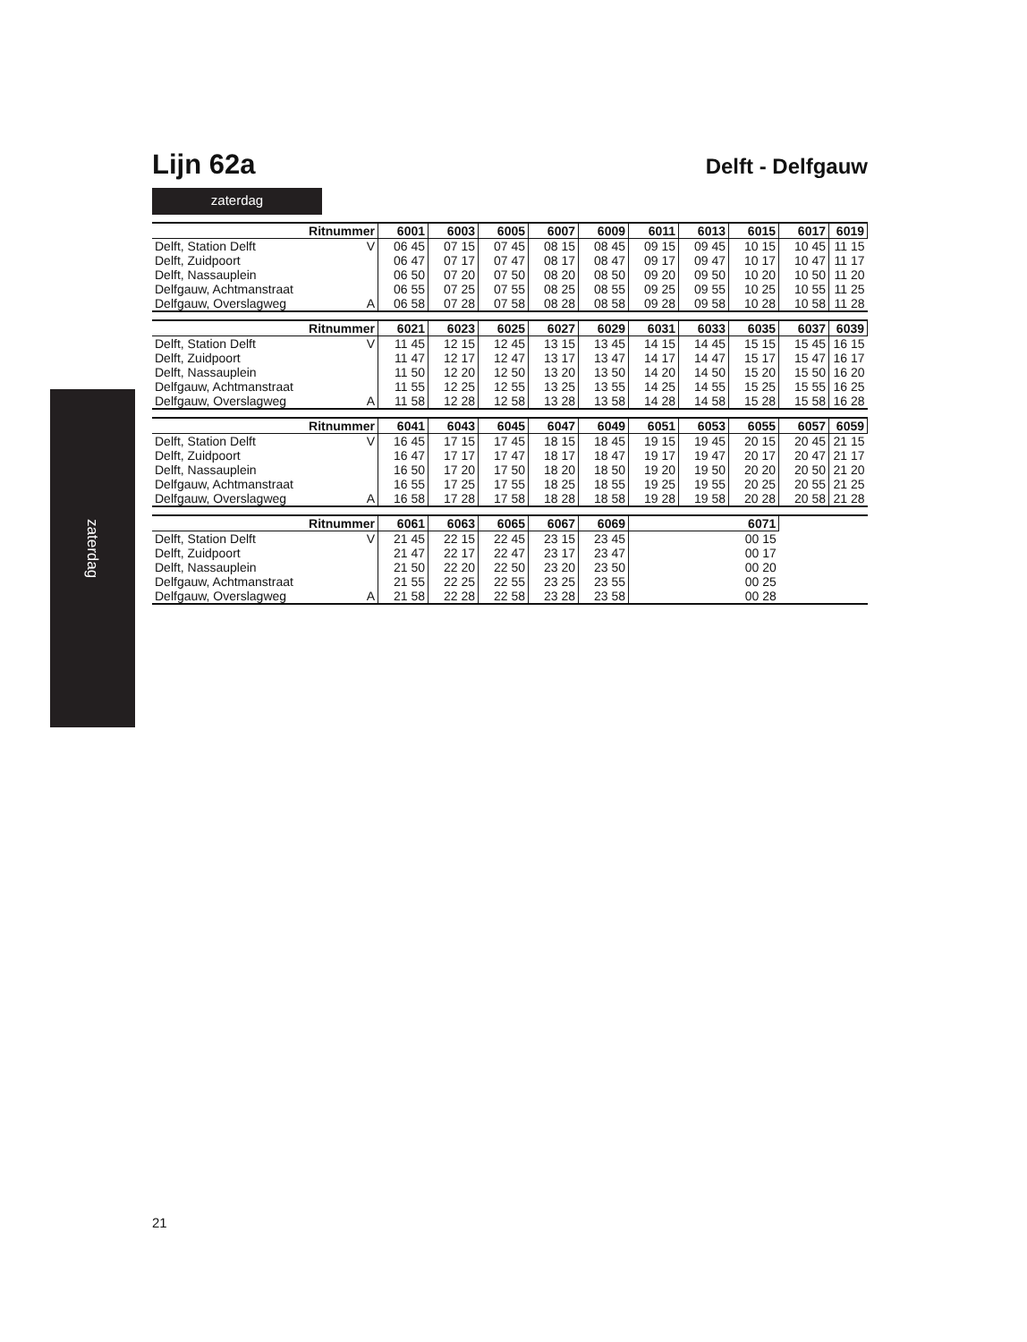zaterdag
Lijn 62a
Delft - Delfgauw
zaterdag
| Ritnummer | | 6001 | 6003 | 6005 | 6007 | 6009 | 6011 | 6013 | 6015 | 6017 | 6019 |
| --- | --- | --- | --- | --- | --- | --- | --- | --- | --- | --- | --- |
| Delft, Station Delft | V | 06 45 | 07 15 | 07 45 | 08 15 | 08 45 | 09 15 | 09 45 | 10 15 | 10 45 | 11 15 |
| Delft, Zuidpoort | | 06 47 | 07 17 | 07 47 | 08 17 | 08 47 | 09 17 | 09 47 | 10 17 | 10 47 | 11 17 |
| Delft, Nassauplein | | 06 50 | 07 20 | 07 50 | 08 20 | 08 50 | 09 20 | 09 50 | 10 20 | 10 50 | 11 20 |
| Delfgauw, Achtmanstraat | | 06 55 | 07 25 | 07 55 | 08 25 | 08 55 | 09 25 | 09 55 | 10 25 | 10 55 | 11 25 |
| Delfgauw, Overslagweg | A | 06 58 | 07 28 | 07 58 | 08 28 | 08 58 | 09 28 | 09 58 | 10 28 | 10 58 | 11 28 |
| Ritnummer | | 6021 | 6023 | 6025 | 6027 | 6029 | 6031 | 6033 | 6035 | 6037 | 6039 |
| --- | --- | --- | --- | --- | --- | --- | --- | --- | --- | --- | --- |
| Delft, Station Delft | V | 11 45 | 12 15 | 12 45 | 13 15 | 13 45 | 14 15 | 14 45 | 15 15 | 15 45 | 16 15 |
| Delft, Zuidpoort | | 11 47 | 12 17 | 12 47 | 13 17 | 13 47 | 14 17 | 14 47 | 15 17 | 15 47 | 16 17 |
| Delft, Nassauplein | | 11 50 | 12 20 | 12 50 | 13 20 | 13 50 | 14 20 | 14 50 | 15 20 | 15 50 | 16 20 |
| Delfgauw, Achtmanstraat | | 11 55 | 12 25 | 12 55 | 13 25 | 13 55 | 14 25 | 14 55 | 15 25 | 15 55 | 16 25 |
| Delfgauw, Overslagweg | A | 11 58 | 12 28 | 12 58 | 13 28 | 13 58 | 14 28 | 14 58 | 15 28 | 15 58 | 16 28 |
| Ritnummer | | 6041 | 6043 | 6045 | 6047 | 6049 | 6051 | 6053 | 6055 | 6057 | 6059 |
| --- | --- | --- | --- | --- | --- | --- | --- | --- | --- | --- | --- |
| Delft, Station Delft | V | 16 45 | 17 15 | 17 45 | 18 15 | 18 45 | 19 15 | 19 45 | 20 15 | 20 45 | 21 15 |
| Delft, Zuidpoort | | 16 47 | 17 17 | 17 47 | 18 17 | 18 47 | 19 17 | 19 47 | 20 17 | 20 47 | 21 17 |
| Delft, Nassauplein | | 16 50 | 17 20 | 17 50 | 18 20 | 18 50 | 19 20 | 19 50 | 20 20 | 20 50 | 21 20 |
| Delfgauw, Achtmanstraat | | 16 55 | 17 25 | 17 55 | 18 25 | 18 55 | 19 25 | 19 55 | 20 25 | 20 55 | 21 25 |
| Delfgauw, Overslagweg | A | 16 58 | 17 28 | 17 58 | 18 28 | 18 58 | 19 28 | 19 58 | 20 28 | 20 58 | 21 28 |
| Ritnummer | | 6061 | 6063 | 6065 | 6067 | 6069 | 6071 | | | | |
| Delft, Station Delft | V | 21 45 | 22 15 | 22 45 | 23 15 | 23 45 | 00 15 | | | | |
| Delft, Zuidpoort | | 21 47 | 22 17 | 22 47 | 23 17 | 23 47 | 00 17 | | | | |
| Delft, Nassauplein | | 21 50 | 22 20 | 22 50 | 23 20 | 23 50 | 00 20 | | | | |
| Delfgauw, Achtmanstraat | | 21 55 | 22 25 | 22 55 | 23 25 | 23 55 | 00 25 | | | | |
| Delfgauw, Overslagweg | A | 21 58 | 22 28 | 22 58 | 23 28 | 23 58 | 00 28 | | | | |
21